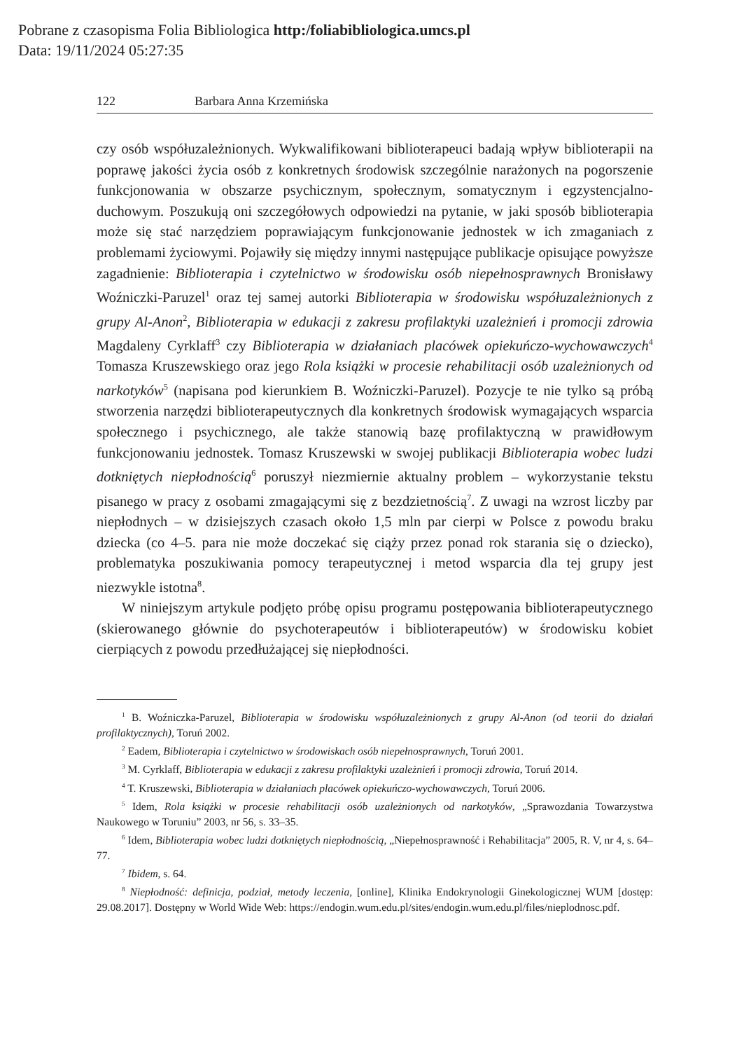Pobrane z czasopisma Folia Bibliologica http:/foliabibliologica.umcs.pl
Data: 19/11/2024 05:27:35
122 Barbara Anna Krzemińska
czy osób współuzależnionych. Wykwalifikowani biblioterapeuci badają wpływ biblioterapii na poprawę jakości życia osób z konkretnych środowisk szczególnie narażonych na pogorszenie funkcjonowania w obszarze psychicznym, społecznym, somatycznym i egzystencjalno-duchowym. Poszukują oni szczegółowych odpowiedzi na pytanie, w jaki sposób biblioterapia może się stać narzędziem poprawiającym funkcjonowanie jednostek w ich zmaganiach z problemami życiowymi. Pojawiły się między innymi następujące publikacje opisujące powyższe zagadnienie: Biblioterapia i czytelnictwo w środowisku osób niepełnosprawnych Bronisławy Woźniczki-Paruzel<sup>1</sup> oraz tej samej autorki Biblioterapia w środowisku współuzależnionych z grupy Al-Anon<sup>2</sup>, Biblioterapia w edukacji z zakresu profilaktyki uzależnień i promocji zdrowia Magdaleny Cyrklaff<sup>3</sup> czy Biblioterapia w działaniach placówek opiekuńczo-wychowawczych<sup>4</sup> Tomasza Kruszewskiego oraz jego Rola książki w procesie rehabilitacji osób uzależnionych od narkotyków<sup>5</sup> (napisana pod kierunkiem B. Woźniczki-Paruzel). Pozycje te nie tylko są próbą stworzenia narzędzi biblioterapeutycznych dla konkretnych środowisk wymagających wsparcia społecznego i psychicznego, ale także stanowią bazę profilaktyczną w prawidłowym funkcjonowaniu jednostek. Tomasz Kruszewski w swojej publikacji Biblioterapia wobec ludzi dotkniętych niepłodnością<sup>6</sup> poruszył niezmiernie aktualny problem – wykorzystanie tekstu pisanego w pracy z osobami zmagającymi się z bezdzietnością<sup>7</sup>. Z uwagi na wzrost liczby par niepłodnych – w dzisiejszych czasach około 1,5 mln par cierpi w Polsce z powodu braku dziecka (co 4–5. para nie może doczekać się ciąży przez ponad rok starania się o dziecko), problematyka poszukiwania pomocy terapeutycznej i metod wsparcia dla tej grupy jest niezwykle istotna<sup>8</sup>.
W niniejszym artykule podjęto próbę opisu programu postępowania biblioterapeutycznego (skierowanego głównie do psychoterapeutów i biblioterapeutów) w środowisku kobiet cierpiących z powodu przedłużającej się niepłodności.
<sup>1</sup> B. Woźniczka-Paruzel, Biblioterapia w środowisku współuzależnionych z grupy Al-Anon (od teorii do działań profilaktycznych), Toruń 2002.
<sup>2</sup> Eadem, Biblioterapia i czytelnictwo w środowiskach osób niepełnosprawnych, Toruń 2001.
<sup>3</sup> M. Cyrklaff, Biblioterapia w edukacji z zakresu profilaktyki uzależnień i promocji zdrowia, Toruń 2014.
<sup>4</sup> T. Kruszewski, Biblioterapia w działaniach placówek opiekuńczo-wychowawczych, Toruń 2006.
<sup>5</sup> Idem, Rola książki w procesie rehabilitacji osób uzależnionych od narkotyków, „Sprawozdania Towarzystwa Naukowego w Toruniu” 2003, nr 56, s. 33–35.
<sup>6</sup> Idem, Biblioterapia wobec ludzi dotkniętych niepłodnością, „Niepełnosprawność i Rehabilitacja” 2005, R. V, nr 4, s. 64–77.
<sup>7</sup> Ibidem, s. 64.
<sup>8</sup> Niepłodność: definicja, podział, metody leczenia, [online], Klinika Endokrynologii Ginekologicznej WUM [dostęp: 29.08.2017]. Dostępny w World Wide Web: https://endogin.wum.edu.pl/sites/endogin.wum.edu.pl/files/nieplodnosc.pdf.